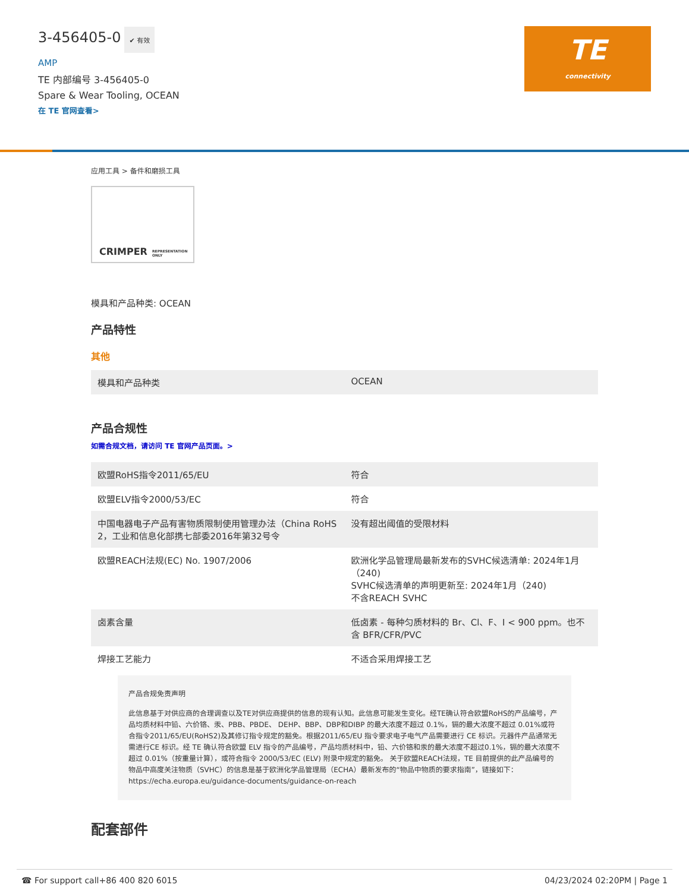3-456405-0
✔ 有效
AMP
TE 内部编号 3-456405-0
Spare & Wear Tooling, OCEAN
在 TE 官网查看>
TE
connectivity
应用工具 > 备件和磨损工具
CRIMPER REPRESENTATION ONLY
模具和产品种类: OCEAN
产品特性
其他
| 模具和产品种类 | OCEAN |
产品合规性
如需合规文档，请访问 TE 官网产品页面。>
| 欧盟RoHS指令2011/65/EU | 符合 |
| 欧盟ELV指令2000/53/EC | 符合 |
| 中国电器电子产品有害物质限制使用管理办法（China RoHS 2，工业和信息化部携七部委2016年第32号令 | 没有超出阈值的受限材料 |
| 欧盟REACH法规(EC) No. 1907/2006 | 欧洲化学品管理局最新发布的SVHC候选清单: 2024年1月（240) SVHC候选清单的声明更新至: 2024年1月（240) 不含REACH SVHC |
| 卤素含量 | 低卤素 - 每种匀质材料的 Br、Cl、F、I < 900 ppm。也不含 BFR/CFR/PVC |
| 焊接工艺能力 | 不适合采用焊接工艺 |
产品合规免责声明
此信息基于对供应商的合理调查以及TE对供应商提供的信息的现有认知。此信息可能发生变化。经TE确认符合欧盟RoHS的产品编号，产品均质材料中铅、六价铬、汞、PBB、PBDE、 DEHP、BBP、DBP和DIBP 的最大浓度不超过 0.1%，镉的最大浓度不超过 0.01%或符合指令2011/65/EU(RoHS2)及其修订指令规定的豁免。根据2011/65/EU 指令要求电子电气产品需要进行 CE 标识。元器件产品通常无需进行CE 标识。经 TE 确认符合欧盟 ELV 指令的产品编号，产品均质材料中，铅、六价铬和汞的最大浓度不超过0.1%，镉的最大浓度不超过 0.01%（按重量计算），或符合指令 2000/53/EC (ELV) 附录中规定的豁免。 关于欧盟REACH法规，TE 目前提供的此产品编号的物品中高度关注物质（SVHC）的信息是基于欧洲化学品管理局（ECHA）最新发布的“物品中物质的要求指南”，链接如下：https://echa.europa.eu/guidance-documents/guidance-on-reach
配套部件
☎ For support call+86 400 820 6015 04/23/2024 02:20PM | Page 1